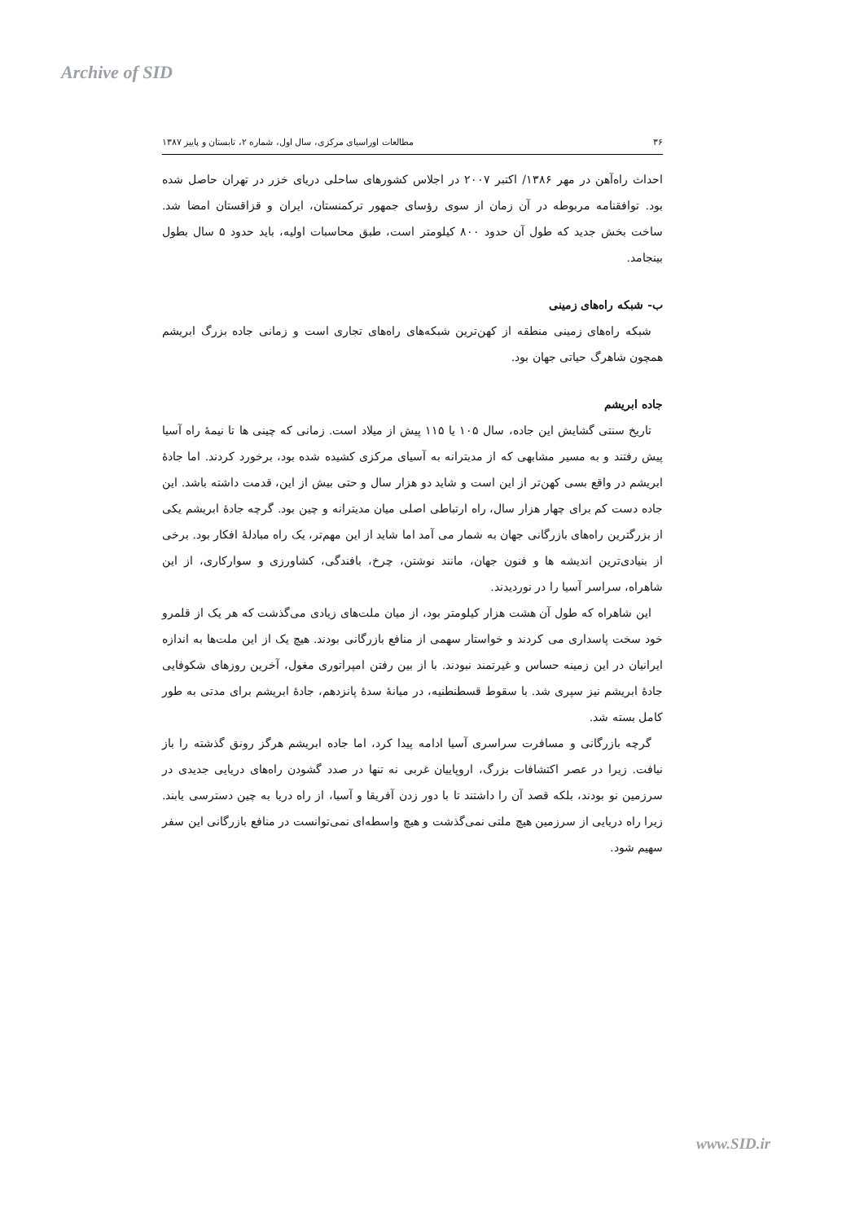Archive of SID
۳۶ مطالعات اوراسیای مرکزی، سال اول، شماره ۲، تابستان و پاییز ۱۳۸۷
احداث راه‌آهن در مهر ۱۳۸۶/ اکتبر ۲۰۰۷ در اجلاس کشورهای ساحلی دریای خزر در تهران حاصل شده بود. توافقنامه مربوطه در آن زمان از سوی رؤسای جمهور ترکمنستان، ایران و قزاقستان امضا شد. ساخت بخش جدید که طول آن حدود ۸۰۰ کیلومتر است، طبق محاسبات اولیه، باید حدود ۵ سال بطول بینجامد.
ب- شبکه راه‌های زمینی
شبکه راه‌های زمینی منطقه از کهن‌ترین شبکه‌های راه‌های تجاری است و زمانی جاده بزرگ ابریشم همچون شاهرگ حیاتی جهان بود.
جاده ابریشم
تاریخ سنتی گشایش این جاده، سال ۱۰۵ یا ۱۱۵ پیش از میلاد است. زمانی که چینی ها تا نیمهٔ راه آسیا پیش رفتند و به مسیر مشابهی که از مدیترانه به آسیای مرکزی کشیده شده بود، برخورد کردند. اما جادهٔ ابریشم در واقع بسی کهن‌تر از این است و شاید دو هزار سال و حتی بیش از این، قدمت داشته باشد. این جاده دست کم برای چهار هزار سال، راه ارتباطی اصلی میان مدیترانه و چین بود. گرچه جادهٔ ابریشم یکی از بزرگترین راه‌های بازرگانی جهان به شمار می آمد اما شاید از این مهم‌تر، یک راه مبادلهٔ افکار بود. برخی از بنیادی‌ترین اندیشه ها و فنون جهان، مانند نوشتن، چرخ، بافندگی، کشاورزی و سوارکاری، از این شاهراه، سراسر آسیا را در نوردیدند.
این شاهراه که طول آن هشت هزار کیلومتر بود، از میان ملت‌های زیادی می‌گذشت که هر یک از قلمرو خود سخت پاسداری می کردند و خواستار سهمی از منافع بازرگانی بودند. هیچ یک از این ملت‌ها به اندازه ایرانیان در این زمینه حساس و غیرتمند نبودند. با از بین رفتن امپراتوری مغول، آخرین روزهای شکوفایی جادهٔ ابریشم نیز سپری شد. با سقوط قسطنطنیه، در میانهٔ سدهٔ پانزدهم، جادهٔ ابریشم برای مدتی به طور کامل بسته شد.
گرچه بازرگانی و مسافرت سراسری آسیا ادامه پیدا کرد، اما جاده ابریشم هرگز رونق گذشته را باز نیافت. زیرا در عصر اکتشافات بزرگ، اروپاییان غربی نه تنها در صدد گشودن راه‌های دریایی جدیدی در سرزمین نو بودند، بلکه قصد آن را داشتند تا با دور زدن آفریقا و آسیا، از راه دریا به چین دسترسی یابند. زیرا راه دریایی از سرزمین هیچ ملتی نمی‌گذشت و هیچ واسطه‌ای نمی‌توانست در منافع بازرگانی این سفر سهیم شود.
www.SID.ir